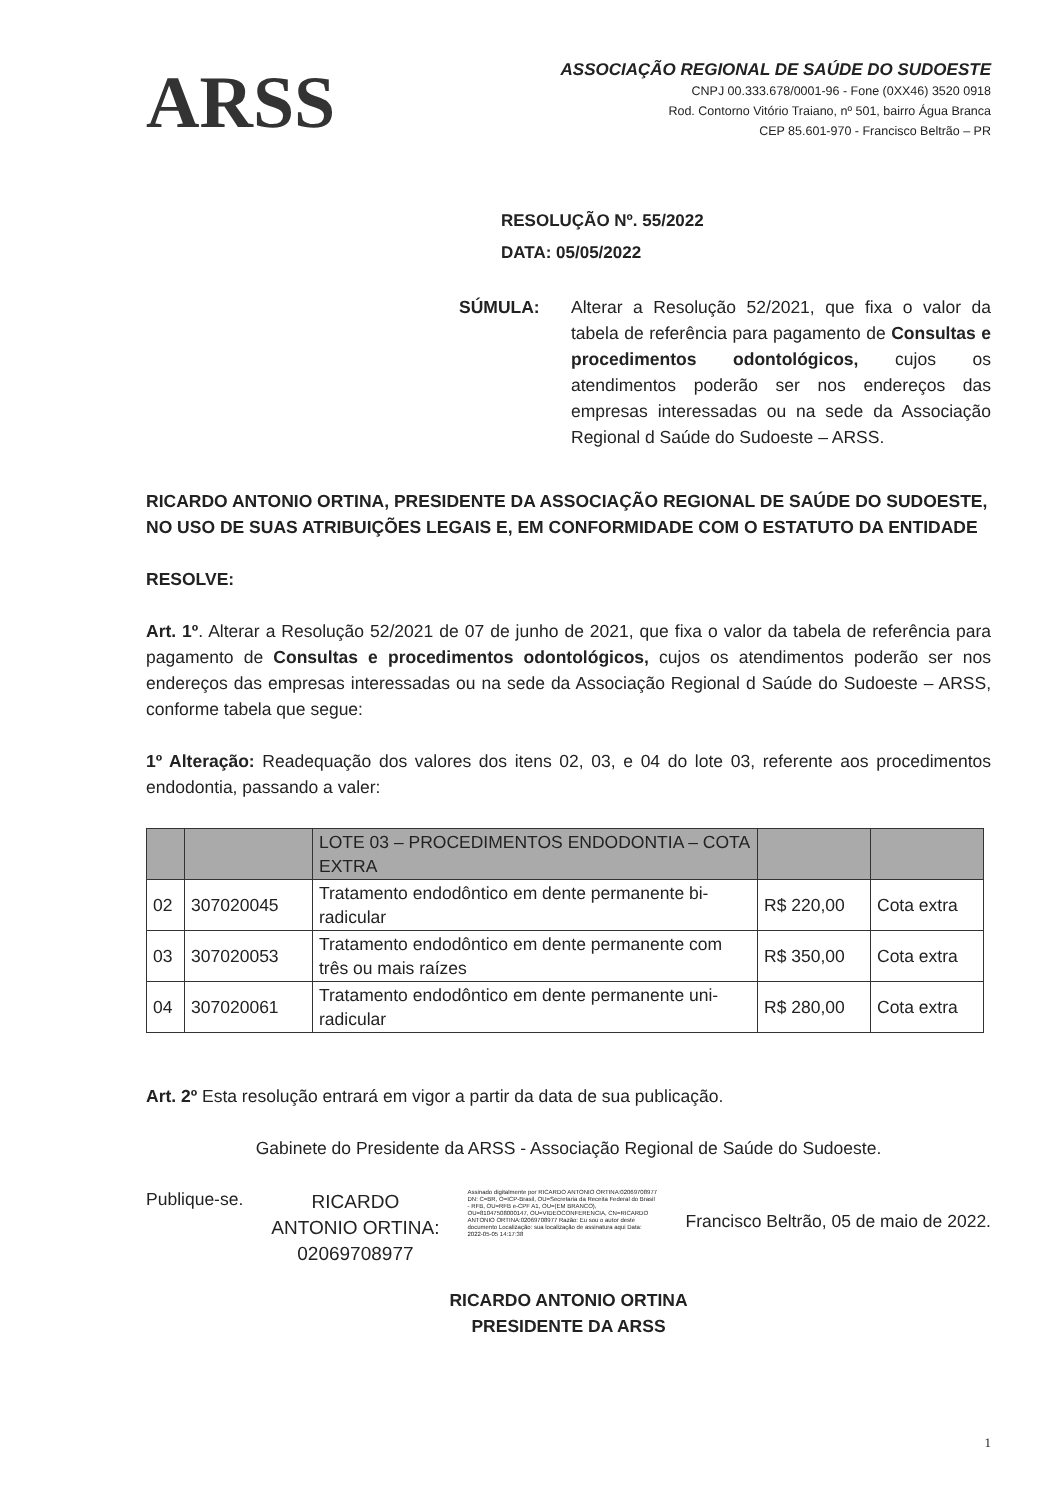ARSS
ASSOCIAÇÃO REGIONAL DE SAÚDE DO SUDOESTE
CNPJ 00.333.678/0001-96 - Fone (0XX46) 3520 0918
Rod. Contorno Vitório Traiano, nº 501, bairro Água Branca
CEP 85.601-970 - Francisco Beltrão – PR
RESOLUÇÃO Nº. 55/2022
DATA: 05/05/2022
SÚMULA: Alterar a Resolução 52/2021, que fixa o valor da tabela de referência para pagamento de Consultas e procedimentos odontológicos, cujos os atendimentos poderão ser nos endereços das empresas interessadas ou na sede da Associação Regional d Saúde do Sudoeste – ARSS.
RICARDO ANTONIO ORTINA, PRESIDENTE DA ASSOCIAÇÃO REGIONAL DE SAÚDE DO SUDOESTE, NO USO DE SUAS ATRIBUIÇÕES LEGAIS E, EM CONFORMIDADE COM O ESTATUTO DA ENTIDADE
RESOLVE:
Art. 1º. Alterar a Resolução 52/2021 de 07 de junho de 2021, que fixa o valor da tabela de referência para pagamento de Consultas e procedimentos odontológicos, cujos os atendimentos poderão ser nos endereços das empresas interessadas ou na sede da Associação Regional d Saúde do Sudoeste – ARSS, conforme tabela que segue:
1º Alteração: Readequação dos valores dos itens 02, 03, e 04 do lote 03, referente aos procedimentos endodontia, passando a valer:
| | | LOTE 03 – PROCEDIMENTOS ENDODONTIA – COTA EXTRA | | |
| 02 | 307020045 | Tratamento endodôntico em dente permanente bi-radicular | R$ 220,00 | Cota extra |
| 03 | 307020053 | Tratamento endodôntico em dente permanente com três ou mais raízes | R$ 350,00 | Cota extra |
| 04 | 307020061 | Tratamento endodôntico em dente permanente uni-radicular | R$ 280,00 | Cota extra |
Art. 2º Esta resolução entrará em vigor a partir da data de sua publicação.
Gabinete do Presidente da ARSS - Associação Regional de Saúde do Sudoeste.
Publique-se.
RICARDO
ANTONIO ORTINA:
02069708977
Assinado digitalmente por RICARDO ANTONIO ORTINA:02069708977 DN: C=BR, O=ICP-Brasil, OU=Secretaria da Receita Federal do Brasil - RFB, OU=RFB e-CPF A1, OU=(EM BRANCO), OU=81047508000147, OU=VIDEOCONFERENCIA, CN=RICARDO ANTONIO ORTINA:02069708977 Razão: Eu sou o autor deste documento Localização: sua localização de assinatura aqui Data: 2022-05-05 14:17:38
Francisco Beltrão, 05 de maio de 2022.
RICARDO ANTONIO ORTINA
PRESIDENTE DA ARSS
1